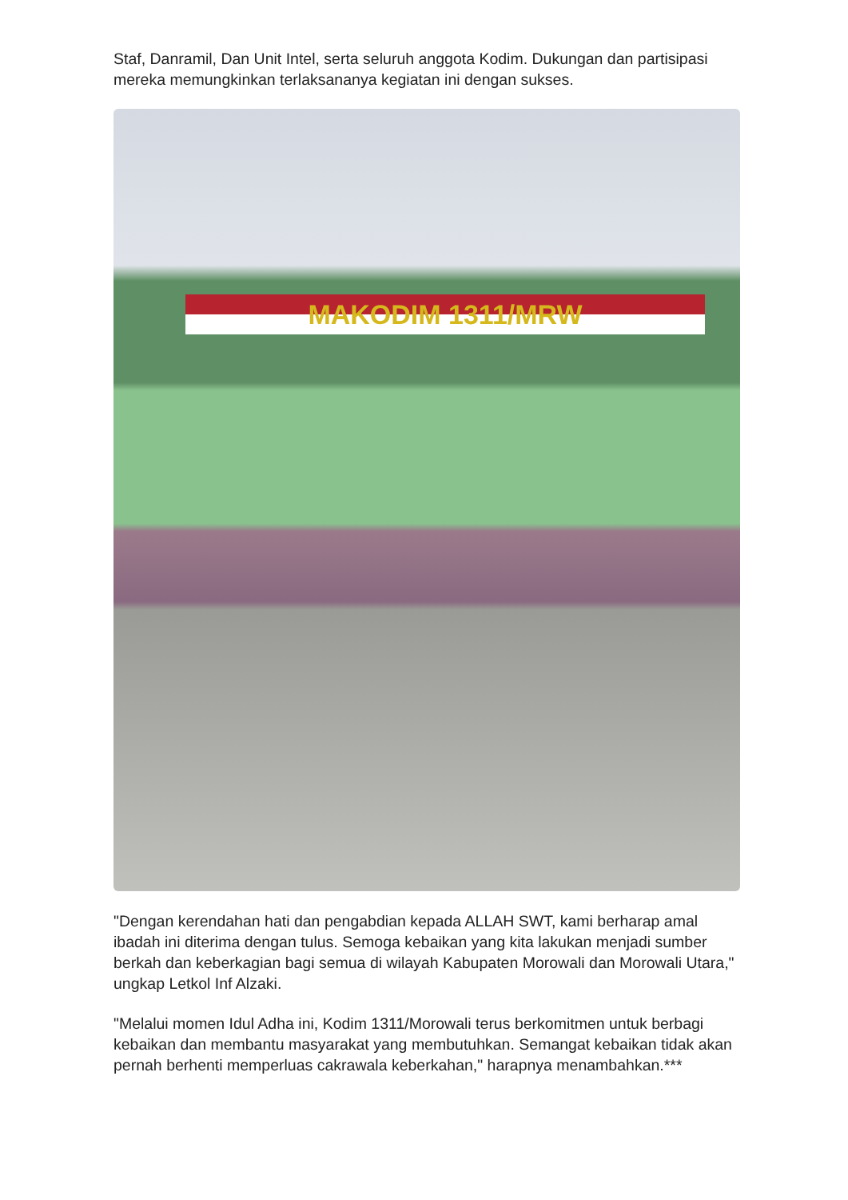Staf, Danramil, Dan Unit Intel, serta seluruh anggota Kodim. Dukungan dan partisipasi mereka memungkinkan terlaksananya kegiatan ini dengan sukses.
MAKODIM 1311/MRW
"Dengan kerendahan hati dan pengabdian kepada ALLAH SWT, kami berharap amal ibadah ini diterima dengan tulus. Semoga kebaikan yang kita lakukan menjadi sumber berkah dan keberkagian bagi semua di wilayah Kabupaten Morowali dan Morowali Utara," ungkap Letkol Inf Alzaki.
"Melalui momen Idul Adha ini, Kodim 1311/Morowali terus berkomitmen untuk berbagi kebaikan dan membantu masyarakat yang membutuhkan. Semangat kebaikan tidak akan pernah berhenti memperluas cakrawala keberkahan," harapnya menambahkan.***